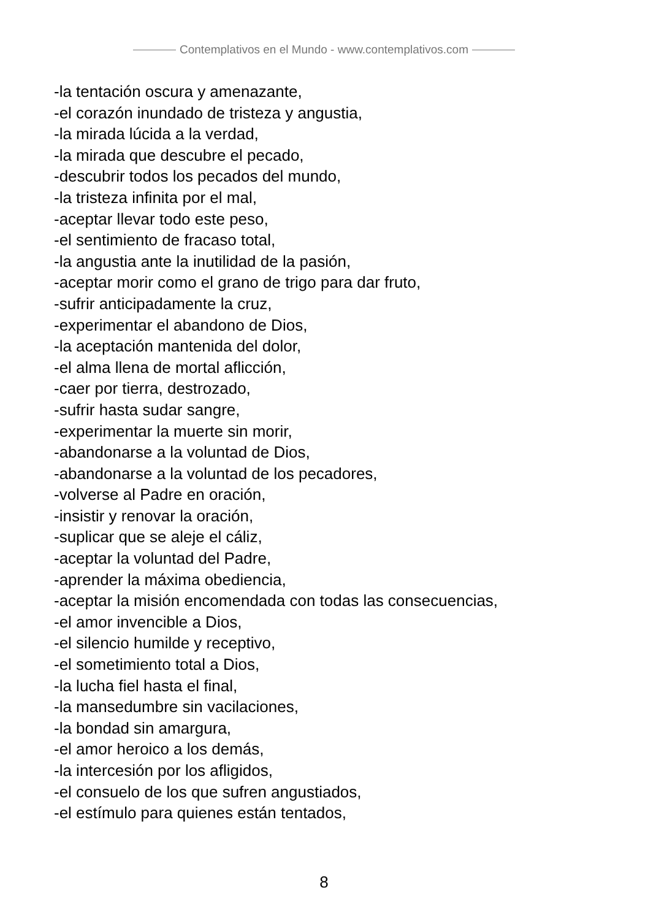Contemplativos en el Mundo - www.contemplativos.com
-la tentación oscura y amenazante,
-el corazón inundado de tristeza y angustia,
-la mirada lúcida a la verdad,
-la mirada que descubre el pecado,
-descubrir todos los pecados del mundo,
-la tristeza infinita por el mal,
-aceptar llevar todo este peso,
-el sentimiento de fracaso total,
-la angustia ante la inutilidad de la pasión,
-aceptar morir como el grano de trigo para dar fruto,
-sufrir anticipadamente la cruz,
-experimentar el abandono de Dios,
-la aceptación mantenida del dolor,
-el alma llena de mortal aflicción,
-caer por tierra, destrozado,
-sufrir hasta sudar sangre,
-experimentar la muerte sin morir,
-abandonarse a la voluntad de Dios,
-abandonarse a la voluntad de los pecadores,
-volverse al Padre en oración,
-insistir y renovar la oración,
-suplicar que se aleje el cáliz,
-aceptar la voluntad del Padre,
-aprender la máxima obediencia,
-aceptar la misión encomendada con todas las consecuencias,
-el amor invencible a Dios,
-el silencio humilde y receptivo,
-el sometimiento total a Dios,
-la lucha fiel hasta el final,
-la mansedumbre sin vacilaciones,
-la bondad sin amargura,
-el amor heroico a los demás,
-la intercesión por los afligidos,
-el consuelo de los que sufren angustiados,
-el estímulo para quienes están tentados,
8